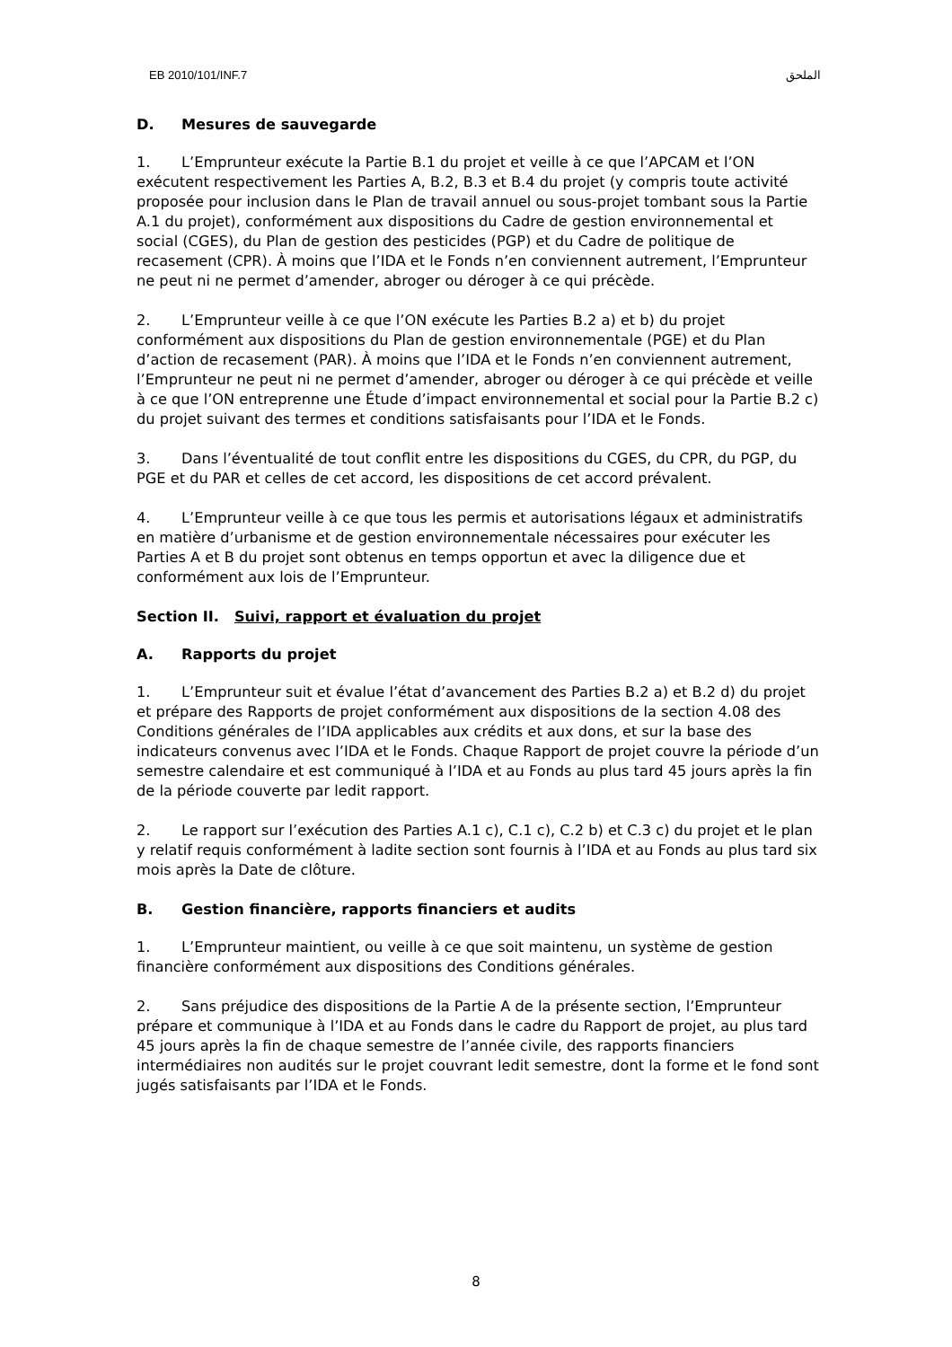EB 2010/101/INF.7 الملحق
D. Mesures de sauvegarde
1. L’Emprunteur exécute la Partie B.1 du projet et veille à ce que l’APCAM et l’ON exécutent respectivement les Parties A, B.2, B.3 et B.4 du projet (y compris toute activité proposée pour inclusion dans le Plan de travail annuel ou sous-projet tombant sous la Partie A.1 du projet), conformément aux dispositions du Cadre de gestion environnemental et social (CGES), du Plan de gestion des pesticides (PGP) et du Cadre de politique de recasement (CPR). À moins que l’IDA et le Fonds n’en conviennent autrement, l’Emprunteur ne peut ni ne permet d’amender, abroger ou déroger à ce qui précède.
2. L’Emprunteur veille à ce que l’ON exécute les Parties B.2 a) et b) du projet conformément aux dispositions du Plan de gestion environnementale (PGE) et du Plan d’action de recasement (PAR). À moins que l’IDA et le Fonds n’en conviennent autrement, l’Emprunteur ne peut ni ne permet d’amender, abroger ou déroger à ce qui précède et veille à ce que l’ON entreprenne une Étude d’impact environnemental et social pour la Partie B.2 c) du projet suivant des termes et conditions satisfaisants pour l’IDA et le Fonds.
3. Dans l’éventualité de tout conflit entre les dispositions du CGES, du CPR, du PGP, du PGE et du PAR et celles de cet accord, les dispositions de cet accord prévalent.
4. L’Emprunteur veille à ce que tous les permis et autorisations légaux et administratifs en matière d’urbanisme et de gestion environnementale nécessaires pour exécuter les Parties A et B du projet sont obtenus en temps opportun et avec la diligence due et conformément aux lois de l’Emprunteur.
Section II. Suivi, rapport et évaluation du projet
A. Rapports du projet
1. L’Emprunteur suit et évalue l’état d’avancement des Parties B.2 a) et B.2 d) du projet et prépare des Rapports de projet conformément aux dispositions de la section 4.08 des Conditions générales de l’IDA applicables aux crédits et aux dons, et sur la base des indicateurs convenus avec l’IDA et le Fonds. Chaque Rapport de projet couvre la période d’un semestre calendaire et est communiqué à l’IDA et au Fonds au plus tard 45 jours après la fin de la période couverte par ledit rapport.
2. Le rapport sur l’exécution des Parties A.1 c), C.1 c), C.2 b) et C.3 c) du projet et le plan y relatif requis conformément à ladite section sont fournis à l’IDA et au Fonds au plus tard six mois après la Date de clôture.
B. Gestion financière, rapports financiers et audits
1. L’Emprunteur maintient, ou veille à ce que soit maintenu, un système de gestion financière conformément aux dispositions des Conditions générales.
2. Sans préjudice des dispositions de la Partie A de la présente section, l’Emprunteur prépare et communique à l’IDA et au Fonds dans le cadre du Rapport de projet, au plus tard 45 jours après la fin de chaque semestre de l’année civile, des rapports financiers intermédiaires non audités sur le projet couvrant ledit semestre, dont la forme et le fond sont jugés satisfaisants par l’IDA et le Fonds.
8